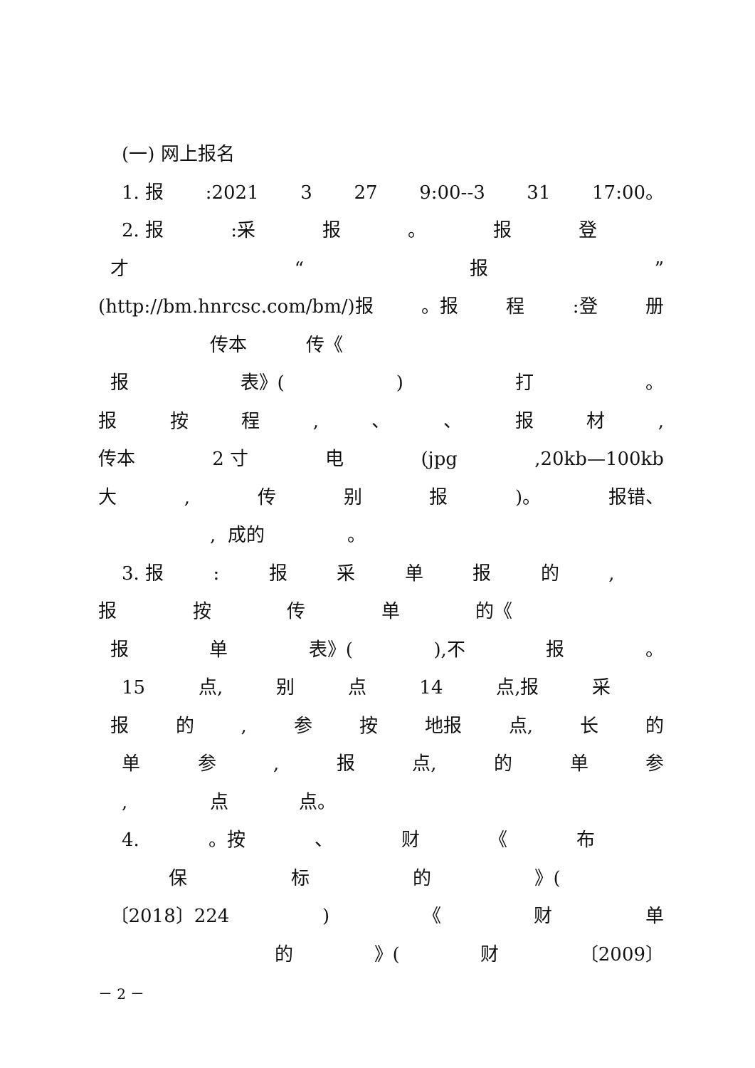(一) 网上报名
1. 报:2021 3 27 9:00--3 31 17:00。
2. 报:采 报 。 报登
才 “报”
(http://bm.hnrcsc.com/bm/)报 。报 程:登 册
传本 传《
报 表》() 打 。
报按程, 、 、 报材,
传本 2 寸 电 (jpg,20kb—100kb
大, 传别报)。 报错、
, 成的 。
3. 报: 报采单报的,
报按传单 的《
报单 表》(),不 报 。
15 点, 别点 14 点,报 采
报的, 参按 地报 点, 长的
单参, 报 点, 的单参
, 点 点。
4. 。按 、 财 《 布
保标的 》(
〔2018〕224) 《 财单
的 》(财 〔2009〕
－ 2 －